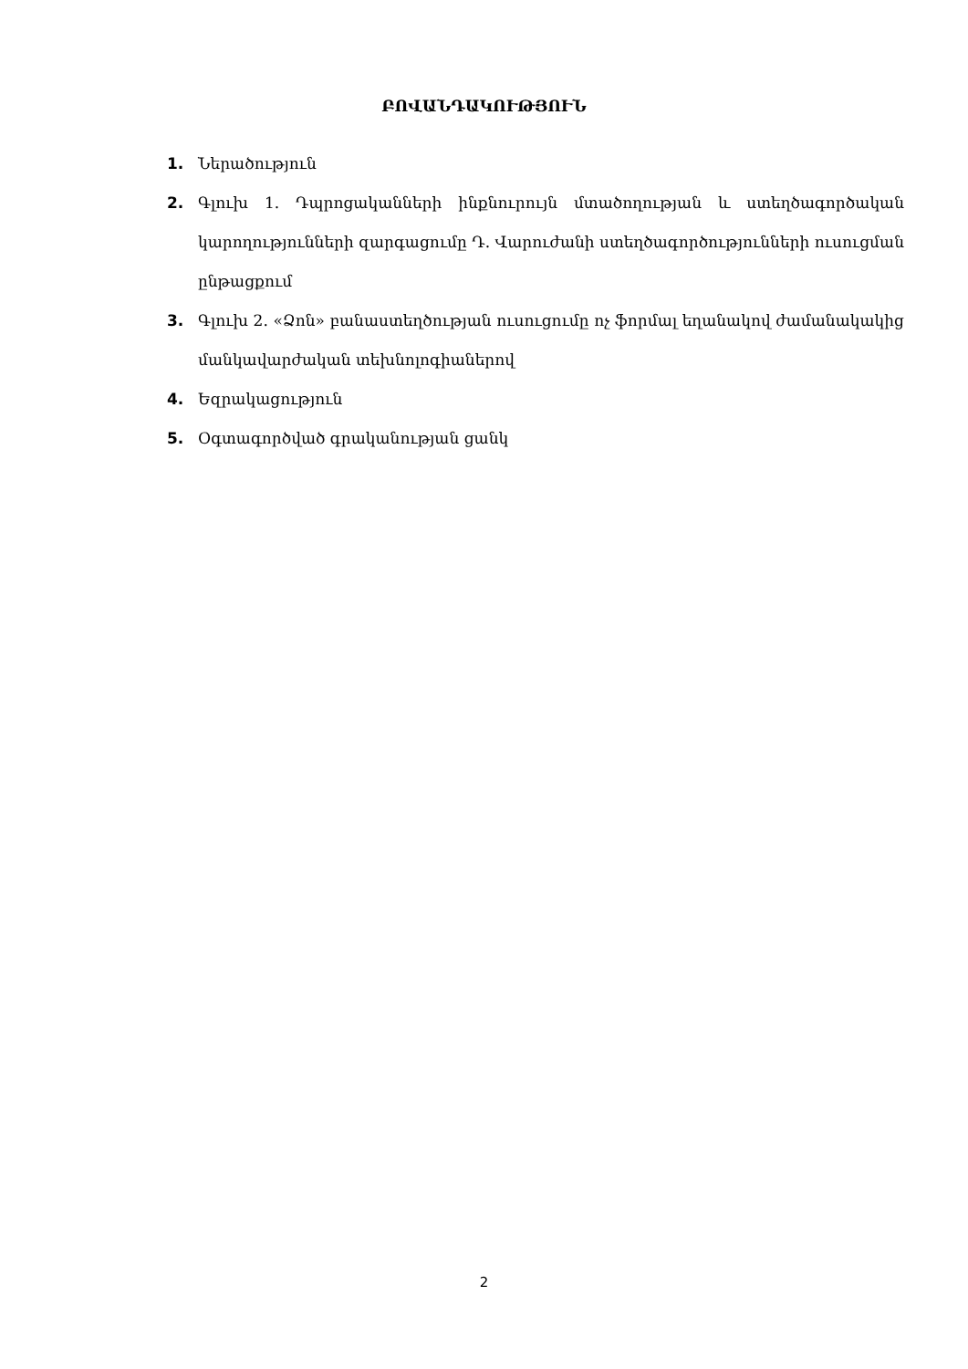ԲՈՎԱՆԴԱԿՈՒԹՅՈՒՆ
1. Ներածություն
2. Գլուխ 1. Դպրոցականների ինքնուրույն մտածողության և ստեղծագործական կարողությունների զարգացումը Դ. Վարուժանի ստեղծագործությունների ուսուցման ընթացքում
3. Գլուխ 2. «Ձոն» բանաստեղծության ուսուցումը ոչ ֆորմալ եղանակով ժամանակակից մանկավարժական տեխնոլոգիաներով
4. Եզրակացություն
5. Օգտագործված գրականության ցանկ
2